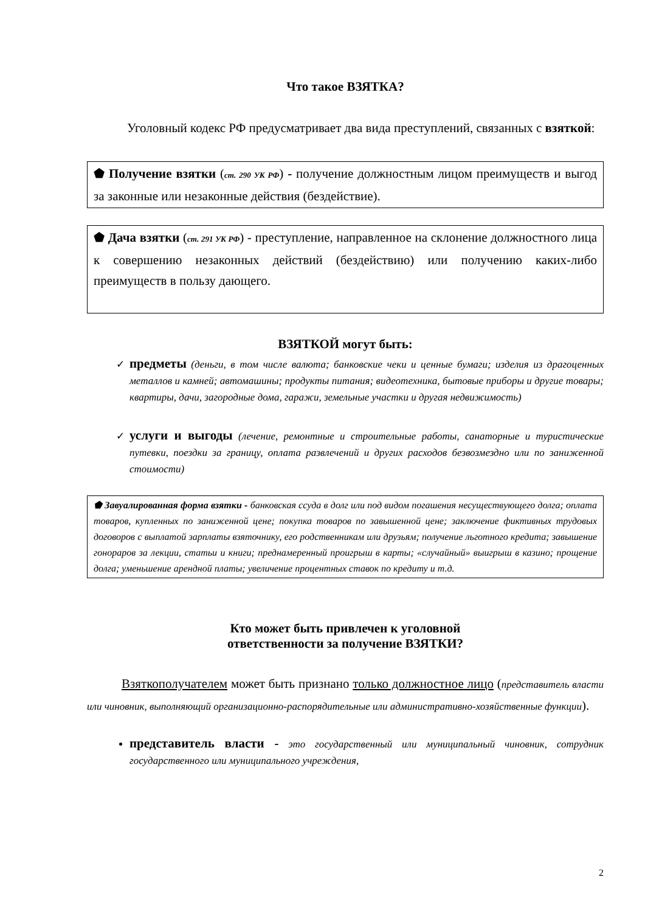Что такое ВЗЯТКА?
Уголовный кодекс РФ предусматривает два вида преступлений, связанных с взяткой:
⬟ Получение взятки (ст. 290 УК РФ) - получение должностным лицом преимуществ и выгод за законные или незаконные действия (бездействие).
⬟ Дача взятки (ст. 291 УК РФ) - преступление, направленное на склонение должностного лица к совершению незаконных действий (бездействию) или получению каких-либо преимуществ в пользу дающего.
ВЗЯТКОЙ могут быть:
предметы (деньги, в том числе валюта; банковские чеки и ценные бумаги; изделия из драгоценных металлов и камней; автомашины; продукты питания; видеотехника, бытовые приборы и другие товары; квартиры, дачи, загородные дома, гаражи, земельные участки и другая недвижимость)
услуги и выгоды (лечение, ремонтные и строительные работы, санаторные и туристические путевки, поездки за границу, оплата развлечений и других расходов безвозмездно или по заниженной стоимости)
⬟ Завуалированная форма взятки - банковская ссуда в долг или под видом погашения несуществующего долга; оплата товаров, купленных по заниженной цене; покупка товаров по завышенной цене; заключение фиктивных трудовых договоров с выплатой зарплаты взяточнику, его родственникам или друзьям; получение льготного кредита; завышение гонораров за лекции, статьи и книги; преднамеренный проигрыш в карты; «случайный» выигрыш в казино; прощение долга; уменьшение арендной платы; увеличение процентных ставок по кредиту и т.д.
Кто может быть привлечен к уголовной
ответственности за получение ВЗЯТКИ?
Взяткополучателем может быть признано только должностное лицо (представитель власти или чиновник, выполняющий организационно-распорядительные или административно-хозяйственные функции).
представитель власти - это государственный или муниципальный чиновник, сотрудник государственного или муниципального учреждения,
2